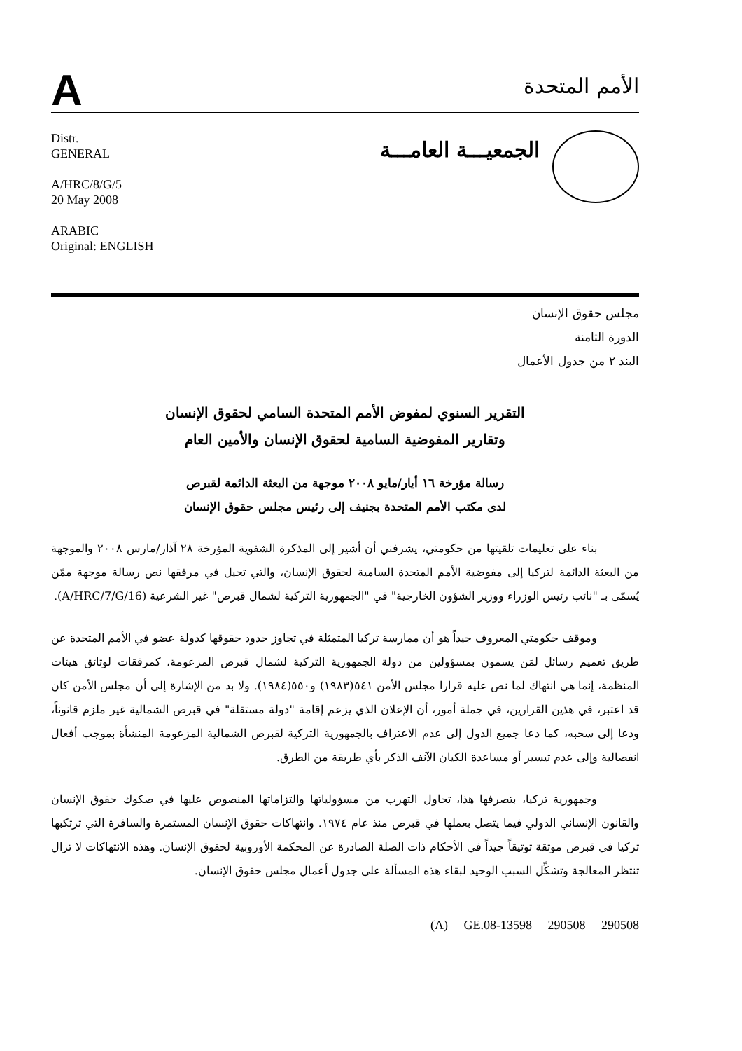A
الأمم المتحدة
Distr.
GENERAL
A/HRC/8/G/5
20 May 2008
ARABIC
Original: ENGLISH
الجمعيـــة العامـــة
مجلس حقوق الإنسان
الدورة الثامنة
البند ٢ من جدول الأعمال
التقرير السنوي لمفوض الأمم المتحدة السامي لحقوق الإنسان
وتقارير المفوضية السامية لحقوق الإنسان والأمين العام
رسالة مؤرخة ١٦ أيار/مايو ٢٠٠٨ موجهة من البعثة الدائمة لقبرص
لدى مكتب الأمم المتحدة بجنيف إلى رئيس مجلس حقوق الإنسان
بناء على تعليمات تلقيتها من حكومتي، يشرفني أن أشير إلى المذكرة الشفوية المؤرخة ٢٨ آذار/مارس ٢٠٠٨ والموجهة من البعثة الدائمة لتركيا إلى مفوضية الأمم المتحدة السامية لحقوق الإنسان، والتي تحيل في مرفقها نص رسالة موجهة ممّن يُسمّى بـ "نائب رئيس الوزراء ووزير الشؤون الخارجية" في "الجمهورية التركية لشمال قبرص" غير الشرعية (A/HRC/7/G/16).
وموقف حكومتي المعروف جيداً هو أن ممارسة تركيا المتمثلة في تجاوز حدود حقوقها كدولة عضو في الأمم المتحدة عن طريق تعميم رسائل لمَن يسمون بمسؤولين من دولة الجمهورية التركية لشمال قبرص المزعومة، كمرفقات لوثائق هيئات المنظمة، إنما هي انتهاك لما نص عليه قرارا مجلس الأمن ٥٤١(١٩٨٣) و٥٥٠(١٩٨٤). ولا بد من الإشارة إلى أن مجلس الأمن كان قد اعتبر، في هذين القرارين، في جملة أمور، أن الإعلان الذي يزعم إقامة "دولة مستقلة" في قبرص الشمالية غير ملزم قانوناً، ودعا إلى سحبه، كما دعا جميع الدول إلى عدم الاعتراف بالجمهورية التركية لقبرص الشمالية المزعومة المنشأة بموجب أفعال انفصالية وإلى عدم تيسير أو مساعدة الكيان الآنف الذكر بأي طريقة من الطرق.
وجمهورية تركيا، بتصرفها هذا، تحاول التهرب من مسؤولياتها والتزاماتها المنصوص عليها في صكوك حقوق الإنسان والقانون الإنساني الدولي فيما يتصل بعملها في قبرص منذ عام ١٩٧٤. وانتهاكات حقوق الإنسان المستمرة والسافرة التي ترتكبها تركيا في قبرص موثقة توثيقاً جيداً في الأحكام ذات الصلة الصادرة عن المحكمة الأوروبية لحقوق الإنسان. وهذه الانتهاكات لا تزال تنتظر المعالجة وتشكِّل السبب الوحيد لبقاء هذه المسألة على جدول أعمال مجلس حقوق الإنسان.
(A) GE.08-13598 290508 290508